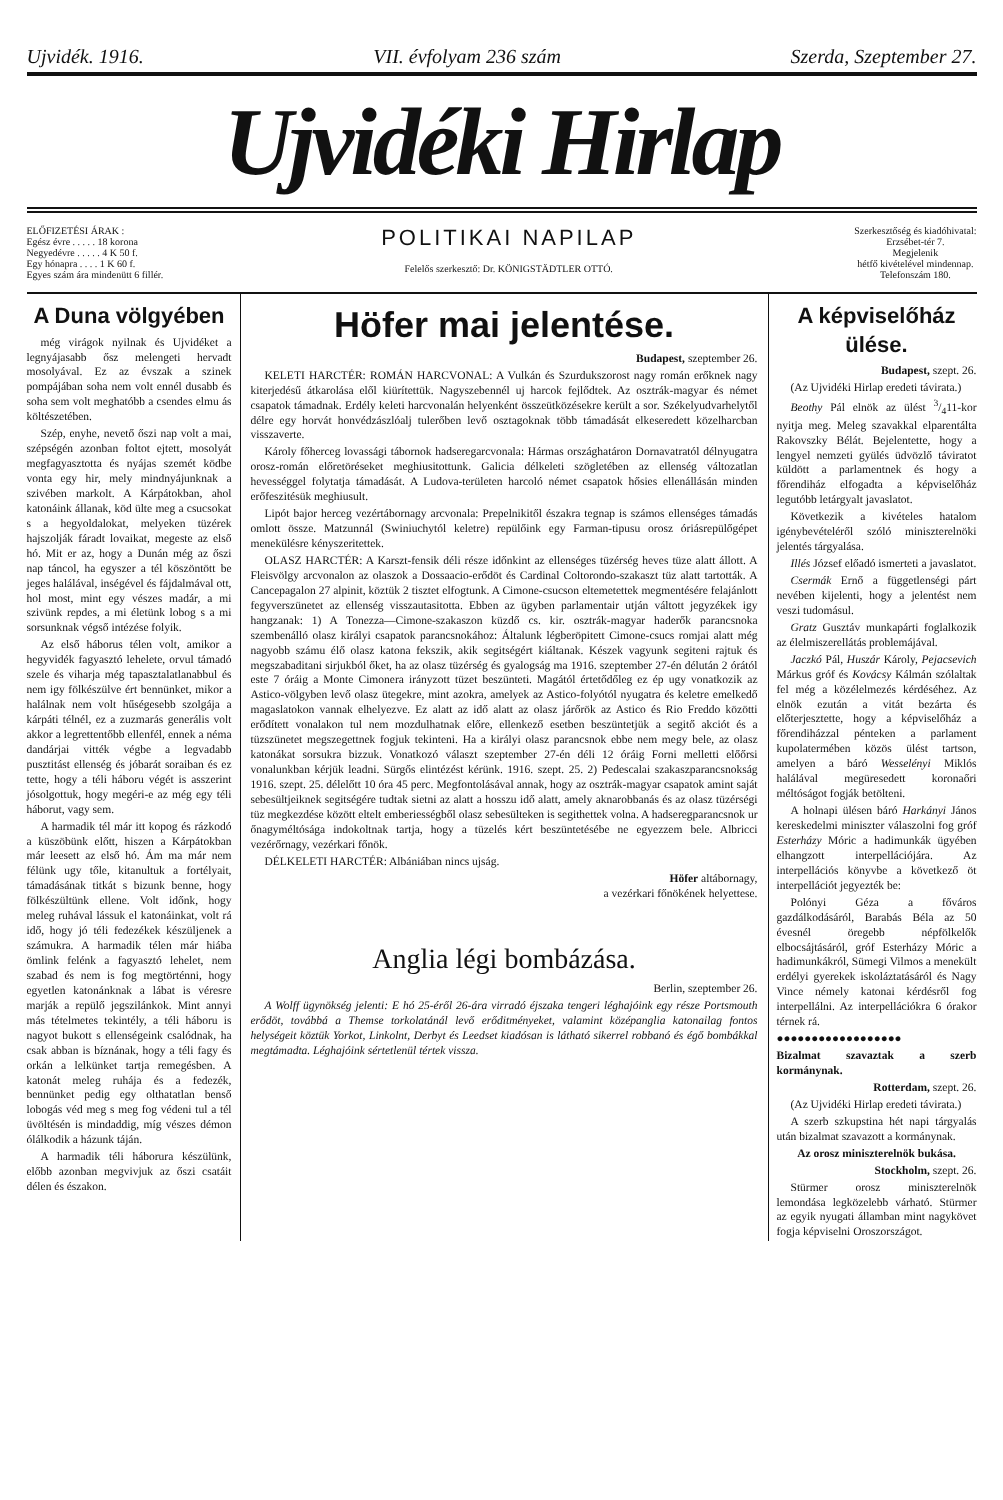Ujvidék. 1916. VII. évfolyam 236 szám Szerda, Szeptember 27.
Ujvidéki Hirlap
ELŐFIZETÉSI ÁRAK :
Egész évre . . . . . 18 korona
Negyedévre . . . . . 4 K 50 f.
Egy hónapra . . . . 1 K 60 f.
Egyes szám ára mindenütt 6 fillér.
POLITIKAI NAPILAP
Felelős szerkesztő: Dr. KÖNIGSTÄDTLER OTTÓ.
Szerkesztőség és kiadóhivatal:
Erzsébet-tér 7.
Megjelenik
hétfő kivételével mindennap.
Telefonszám 180.
A Duna völgyében
még virágok nyilnak és Ujvidéket a legnyájasabb ősz melengeti hervadt mosolyával. Ez az évszak a szinek pompájában soha nem volt ennél dusabb és soha sem volt meghatóbb a csendes elmu ás költészetében.
Szép, enyhe, nevető őszi nap volt a mai, szépségén azonban foltot ejtett, mosolyát megfagyasztotta és nyájas szemét ködbe vonta egy hir, mely mindnyájunknak a szivében markolt. A Kárpátokban, ahol katonáink állanak, köd ülte meg a csucsokat s a hegyoldalokat, melyeken tüzérek hajszolják fáradt lovaikat, megeste az első hó. Mit er az, hogy a Dunán még az őszi nap táncol, ha egyszer a tél köszöntött be jeges halálával, inségével és fájdalmával ott, hol most, mint egy vészes madár, a mi szivünk repdes, a mi életünk lobog s a mi sorsunknak végső intézése folyik.
Az első háborus télen volt, amikor a hegyvidék fagyasztó lehelete, orvul támadó szele és viharja még tapasztalatlanabbul és nem igy fölkészülve ért bennünket, mikor a halálnak nem volt hűségesebb szolgája a kárpáti télnél, ez a zuzmarás generális volt akkor a legrettentőbb ellenfél, ennek a néma dandárjai vitték végbe a legvadabb pusztitást ellenség és jóbarát soraiban és ez tette, hogy a téli háboru végét is asszerint jósolgottuk, hogy megéri-e az még egy téli háborut, vagy sem.
A harmadik tél már itt kopog és rázkodó a küszöbünk előtt, hiszen a Kárpátokban már leesett az első hó. Ám ma már nem félünk ugy tőle, kitanultuk a fortélyait, támadásának titkát s bizunk benne, hogy fölkészültünk ellene. Volt időnk, hogy meleg ruhával lássuk el katonáinkat, volt rá idő, hogy jó téli fedezékek készüljenek a számukra. A harmadik télen már hiába ömlink felénk a fagyasztó lehelet, nem szabad és nem is fog megtörténni, hogy egyetlen katonánknak a lábat is véresre marják a repülő jegszilánkok. Mint annyi más tételmetes tekintély, a téli háboru is nagyot bukott s ellenségeink csalódnak, ha csak abban is bíznának, hogy a téli fagy és orkán a lelkünket tartja remegésben. A katonát meleg ruhája és a fedezék, bennünket pedig egy olthatatlan benső lobogás véd meg s meg fog védeni tul a tél üvöltésén is mindaddig, míg vészes démon ólálkodik a házunk táján.
A harmadik téli háborura készülünk, előbb azonban megvivjuk az őszi csatáit délen és északon.
Höfer mai jelentése.
Budapest, szeptember 26.
KELETI HARCTÉR: ROMÁN HARCVONAL: A Vulkán és Szurdukszorost nagy román erőknek nagy kiterjedésű átkarolása elől kiürítettük. Nagyszebennél uj harcok fejlődtek. Az osztrák-magyar és német csapatok támadnak. Erdély keleti harcvonalán helyenként összeütközésekre került a sor. Székelyudvarhelytől délre egy horvát honvédzászlóalj tulerőben levő osztagoknak több támadását elkeseredett közelharcban visszaverte.
Károly főherceg lovassági tábornok hadseregarcvonala: Hármas országhatáron Dornavatratól délnyugatra orosz-román előretöréseket meghiusitottunk. Galicia délkeleti szögletében az ellenség változatlan hevességgel folytatja támadását. A Ludova-területen harcoló német csapatok hősies ellenállásán minden erőfeszitésük meghiusult.
Lipót bajor herceg vezértábornagy arcvonala: Prepelnikitől északra tegnap is számos ellenséges támadás omlott össze. Matzunnál (Swiniuchytól keletre) repülőink egy Farman-tipusu orosz óriásrepülőgépet menekülésre kényszeritettek.
OLASZ HARCTÉR: A Karszt-fensik déli része időnkint az ellenséges tüzérség heves tüze alatt állott. A Fleisvölgy arcvonalon az olaszok a Dossaacio-erődöt és Cardinal Coltorondo-szakaszt tüz alatt tartották. A Cancepagalon 27 alpinit, köztük 2 tisztet elfogtunk. A Cimone-csucson eltemetettek megmentésére felajánlott fegyverszünetet az ellenség visszautasitotta. Ebben az ügyben parlamentair utján váltott jegyzékek igy hangzanak: 1) A Tonezza—Cimone-szakaszon küzdő cs. kir. osztrák-magyar haderők parancsnoka szembenálló olasz királyi csapatok parancsnokához: Általunk légberöpitett Cimone-csucs romjai alatt még nagyobb számu élő olasz katona fekszik, akik segitségért kiáltanak. Készek vagyunk segiteni rajtuk és megszabaditani sirjukból őket, ha az olasz tüzérség és gyalogság ma 1916. szeptember 27-én délután 2 órától este 7 óráig a Monte Cimonera irányzott tüzet beszünteti. Magától értetődőleg ez ép ugy vonatkozik az Astico-völgyben levő olasz ütegekre, mint azokra, amelyek az Astico-folyótól nyugatra és keletre emelkedő magaslatokon vannak elhelyezve. Ez alatt az idő alatt az olasz járőrök az Astico és Rio Freddo közötti erődített vonalakon tul nem mozdulhatnak előre, ellenkező esetben beszüntetjük a segitő akciót és a tüzszünetet megszegettnek fogjuk tekinteni. Ha a királyi olasz parancsnok ebbe nem megy bele, az olasz katonákat sorsukra bizzuk. Vonatkozó választ szeptember 27-én déli 12 óráig Forni melletti előőrsi vonalunkban kérjük leadni. Sürgős elintézést kérünk. 1916. szept. 25. 2) Pedescalai szakaszparancsnokság 1916. szept. 25. délelőtt 10 óra 45 perc. Megfontolásával annak, hogy az osztrák-magyar csapatok amint saját sebesültjeiknek segitségére tudtak sietni az alatt a hosszu idő alatt, amely aknarobbanás és az olasz tüzérségi tüz megkezdése között eltelt emberiességből olasz sebesülteken is segithettek volna. A hadseregparancsnok ur őnagyméltósága indokoltnak tartja, hogy a tüzelés kért beszüntetésébe ne egyezzem bele. Albricci vezérőrnagy, vezérkari főnök.
DÉLKELETI HARCTÉR: Albániában nincs ujság.
Höfer altábornagy,
a vezérkari főnökének helyettese.
Anglia légi bombázása.
Berlin, szeptember 26.
A Wolff ügynökség jelenti: E hó 25-éről 26-ára virradó éjszaka tengeri léghajóink egy része Portsmouth erődöt, továbbá a Themse torkolatánál levő erőditményeket, valamint középanglia katonailag fontos helységeit köztük Yorkot, Linkolnt, Derbyt és Leedset kiadósan is látható sikerrel robbanó és égő bombákkal megtámadta. Léghajóink sértetlenül tértek vissza.
A képviselőház ülése.
Budapest, szept. 26.
(Az Ujvidéki Hirlap eredeti távirata.)
Beothy Pál elnök az ülést 3/411-kor nyitja meg. Meleg szavakkal elparentálta Rakovszky Bélát. Bejelentette, hogy a lengyel nemzeti gyülés üdvözlő táviratot küldött a parlamentnek és hogy a főrendiház elfogadta a képviselőház legutóbb letárgyalt javaslatot.
Következik a kivételes hatalom igénybevételéről szóló miniszterelnöki jelentés tárgyalása.
Illés József előadó ismerteti a javaslatot.
Csermák Ernő a függetlenségi párt nevében kijelenti, hogy a jelentést nem veszi tudomásul.
Gratz Gusztáv munkapárti foglalkozik az élelmiszerellátás problemájával.
Jaczkó Pál, Huszár Károly, Pejacsevich Márkus gróf és Kovácsy Kálmán szólaltak fel még a közélelmezés kérdéséhez. Az elnök ezután a vitát bezárta és előterjesztette, hogy a képviselőház a főrendiházzal pénteken a parlament kupolatermében közös ülést tartson, amelyen a báró Wesselényi Miklós halálával megüresedett koronaőri méltóságot fogják betölteni.
A holnapi ülésen báró Harkányi János kereskedelmi miniszter válaszolni fog gróf Esterházy Móric a hadimunkák ügyében elhangzott interpellációjára. Az interpellációs könyvbe a következő öt interpellációt jegyezték be:
Polónyi Géza a főváros gazdálkodásáról, Barabás Béla az 50 évesnél öregebb népfölkelők elbocsájtásáról, gróf Esterházy Móric a hadimunkákról, Sümegi Vilmos a menekült erdélyi gyerekek iskoláztatásáról és Nagy Vince némely katonai kérdésről fog interpellálni. Az interpellációkra 6 órakor térnek rá.
●●●●●●●●●●●●●●●●●●
Bizalmat szavaztak a szerb kormánynak.
Rotterdam, szept. 26.
(Az Ujvidéki Hirlap eredeti távirata.)
A szerb szkupstina hét napi tárgyalás után bizalmat szavazott a kormánynak.
Az orosz miniszterelnök bukása.
Stockholm, szept. 26.
Stürmer orosz miniszterelnök lemondása legközelebb várható. Stürmer az egyik nyugati államban mint nagykövet fogja képviselni Oroszországot.